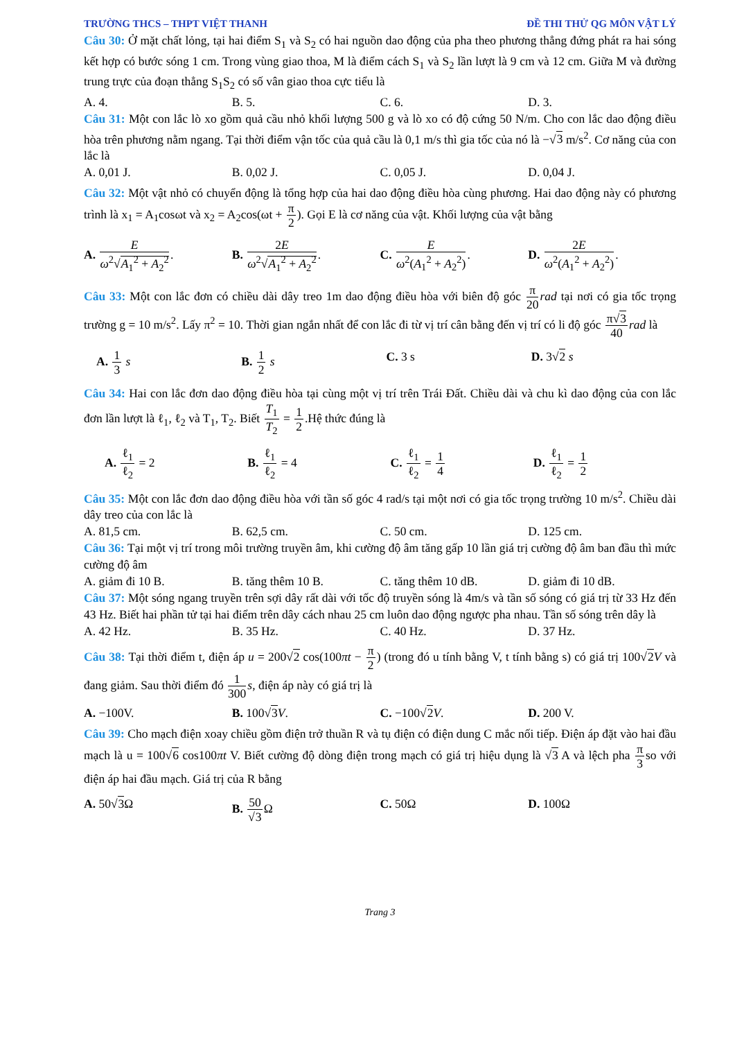TRƯỜNG THCS – THPT VIỆT THANH ĐỀ THI THỬ QG MÔN VẬT LÝ
Câu 30: Ở mặt chất lỏng, tại hai điểm S<sub>1</sub> và S<sub>2</sub> có hai nguồn dao động của pha theo phương thẳng đứng phát ra hai sóng kết hợp có bước sóng 1 cm. Trong vùng giao thoa, M là điểm cách S<sub>1</sub> và S<sub>2</sub> lần lượt là 9 cm và 12 cm. Giữa M và đường trung trực của đoạn thẳng S<sub>1</sub>S<sub>2</sub> có số vân giao thoa cực tiểu là
A. 4. B. 5. C. 6. D. 3.
Câu 31: Một con lắc lò xo gồm quả cầu nhỏ khối lượng 500 g và lò xo có độ cứng 50 N/m. Cho con lắc dao động điều hòa trên phương nằm ngang. Tại thời điểm vận tốc của quả cầu là 0,1 m/s thì gia tốc của nó là −√3 m/s<sup>2</sup>. Cơ năng của con lắc là
A. 0,01 J. B. 0,02 J. C. 0,05 J. D. 0,04 J.
Câu 32: Một vật nhỏ có chuyển động là tổng hợp của hai dao động điều hòa cùng phương. Hai dao động này có phương trình là x<sub>1</sub> = A<sub>1</sub>cosωt và x<sub>2</sub> = A<sub>2</sub>cos(ωt + π 2). Gọi E là cơ năng của vật. Khối lượng của vật bằng
A. Eω<sup>2</sup>√A<sub>1</sub><sup>2</sup> + A<sub>2</sub><sup>2</sup>. B. 2E ω<sup>2</sup>√A<sub>1</sub><sup>2</sup> + A<sub>2</sub><sup>2</sup>. C. E ω<sup>2</sup>(A<sub>1</sub><sup>2</sup> + A<sub>2</sub><sup>2</sup>). D. 2E ω<sup>2</sup>(A<sub>1</sub><sup>2</sup> + A<sub>2</sub><sup>2</sup>).
Câu 33: Một con lắc đơn có chiều dài dây treo 1m dao động điều hòa với biên độ góc π 20 rad tại nơi có gia tốc trọng trường g = 10 m/s<sup>2</sup>. Lấy π<sup>2</sup> = 10. Thời gian ngắn nhất để con lắc đi từ vị trí cân bằng đến vị trí có li độ góc π√3 40 rad là
A. 1 3 s B. 1 2 s C. 3 s D. 3√2 s
Câu 34: Hai con lắc đơn dao động điều hòa tại cùng một vị trí trên Trái Đất. Chiều dài và chu kì dao động của con lắc đơn lần lượt là ℓ<sub>1</sub>, ℓ<sub>2</sub> và T<sub>1</sub>, T<sub>2</sub>. Biết T<sub>1</sub> T<sub>2</sub> = 1 2.Hệ thức đúng là
A. ℓ<sub>1</sub> ℓ<sub>2</sub> = 2 B. ℓ<sub>1</sub> ℓ<sub>2</sub> = 4 C. ℓ<sub>1</sub> ℓ<sub>2</sub> = 1 4 D. ℓ<sub>1</sub> ℓ<sub>2</sub> = 1 2
Câu 35: Một con lắc đơn dao động điều hòa với tần số góc 4 rad/s tại một nơi có gia tốc trọng trường 10 m/s<sup>2</sup>. Chiều dài dây treo của con lắc là
A. 81,5 cm. B. 62,5 cm. C. 50 cm. D. 125 cm.
Câu 36: Tại một vị trí trong môi trường truyền âm, khi cường độ âm tăng gấp 10 lần giá trị cường độ âm ban đầu thì mức cường độ âm
A. giảm đi 10 B. B. tăng thêm 10 B. C. tăng thêm 10 dB. D. giảm đi 10 dB.
Câu 37: Một sóng ngang truyền trên sợi dây rất dài với tốc độ truyền sóng là 4m/s và tần số sóng có giá trị từ 33 Hz đến 43 Hz. Biết hai phần tử tại hai điểm trên dây cách nhau 25 cm luôn dao động ngược pha nhau. Tần số sóng trên dây là
A. 42 Hz. B. 35 Hz. C. 40 Hz. D. 37 Hz.
Câu 38: Tại thời điểm t, điện áp u = 200√2 cos(100πt − π 2) (trong đó u tính bằng V, t tính bằng s) có giá trị 100√2 V và đang giảm. Sau thời điểm đó 1 300 s, điện áp này có giá trị là
A. −100V. B. 100√3 V. C. −100√2 V. D. 200 V.
Câu 39: Cho mạch điện xoay chiều gồm điện trở thuần R và tụ điện có điện dung C mắc nối tiếp. Điện áp đặt vào hai đầu mạch là u = 100√6 cos100πt V. Biết cường độ dòng điện trong mạch có giá trị hiệu dụng là √3 A và lệch pha π 3so với điện áp hai đầu mạch. Giá trị của R bằng
A. 50√3 Ω B. 50 √3 Ω C. 50Ω D. 100Ω
Trang 3